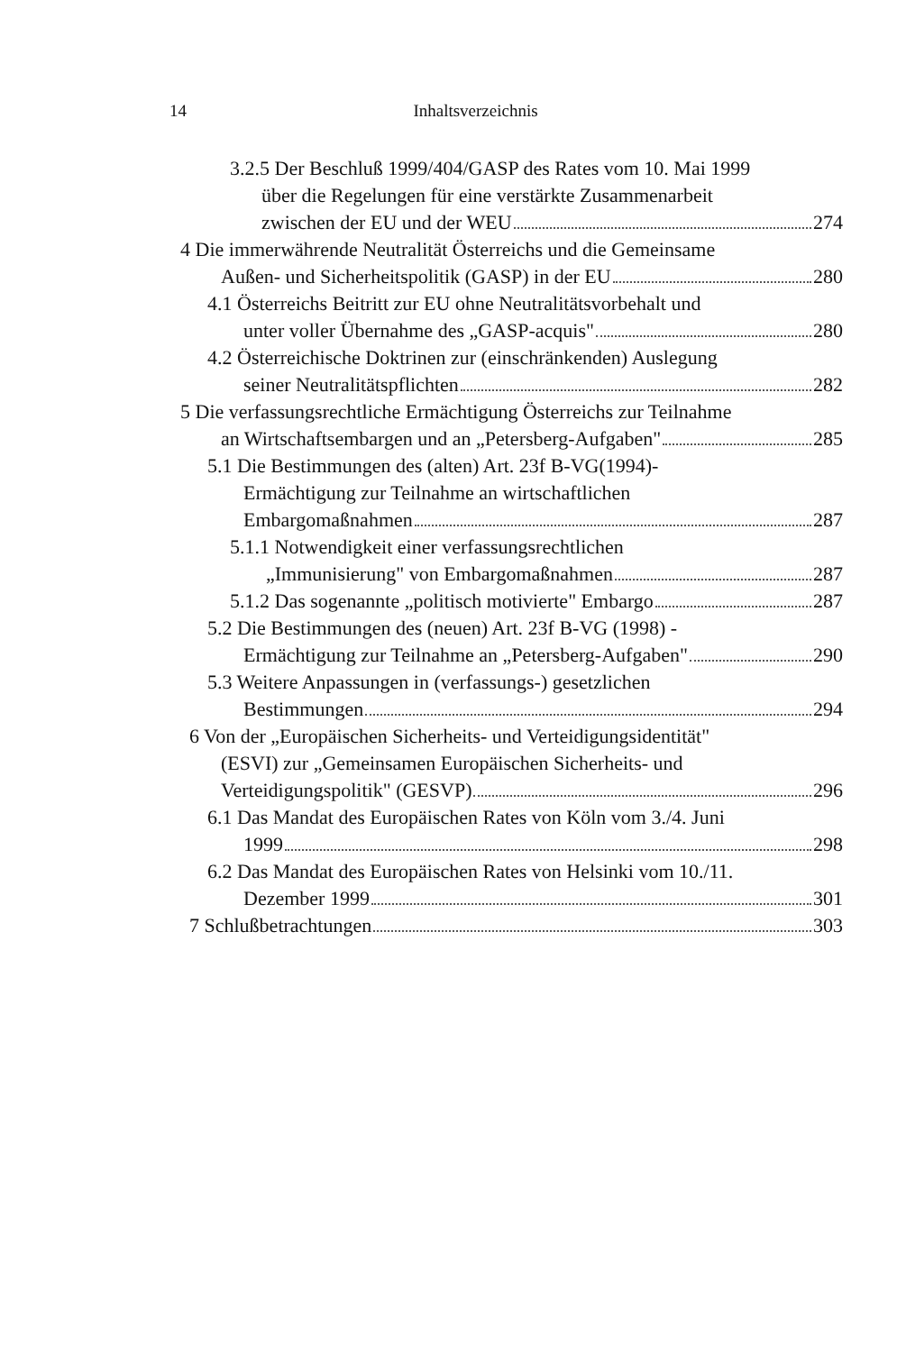14
Inhaltsverzeichnis
3.2.5 Der Beschluß 1999/404/GASP des Rates vom 10. Mai 1999
über die Regelungen für eine verstärkte Zusammenarbeit
zwischen der EU und der WEU 274
4 Die immerwährende Neutralität Österreichs und die Gemeinsame
Außen- und Sicherheitspolitik (GASP) in der EU 280
4.1 Österreichs Beitritt zur EU ohne Neutralitätsvorbehalt und
unter voller Übernahme des „GASP-acquis" 280
4.2 Österreichische Doktrinen zur (einschränkenden) Auslegung
seiner Neutralitätspflichten 282
5 Die verfassungsrechtliche Ermächtigung Österreichs zur Teilnahme
an Wirtschaftsembargen und an „Petersberg-Aufgaben" 285
5.1 Die Bestimmungen des (alten) Art. 23f B-VG(1994)-
Ermächtigung zur Teilnahme an wirtschaftlichen
Embargomaßnahmen 287
5.1.1 Notwendigkeit einer verfassungsrechtlichen
„Immunisierung" von Embargomaßnahmen 287
5.1.2 Das sogenannte „politisch motivierte" Embargo 287
5.2 Die Bestimmungen des (neuen) Art. 23f B-VG (1998) -
Ermächtigung zur Teilnahme an „Petersberg-Aufgaben" 290
5.3 Weitere Anpassungen in (verfassungs-) gesetzlichen
Bestimmungen 294
6 Von der „Europäischen Sicherheits- und Verteidigungsidentität"
(ESVI) zur „Gemeinsamen Europäischen Sicherheits- und
Verteidigungspolitik" (GESVP) 296
6.1 Das Mandat des Europäischen Rates von Köln vom 3./4. Juni
1999 298
6.2 Das Mandat des Europäischen Rates von Helsinki vom 10./11.
Dezember 1999 301
7 Schlußbetrachtungen 303